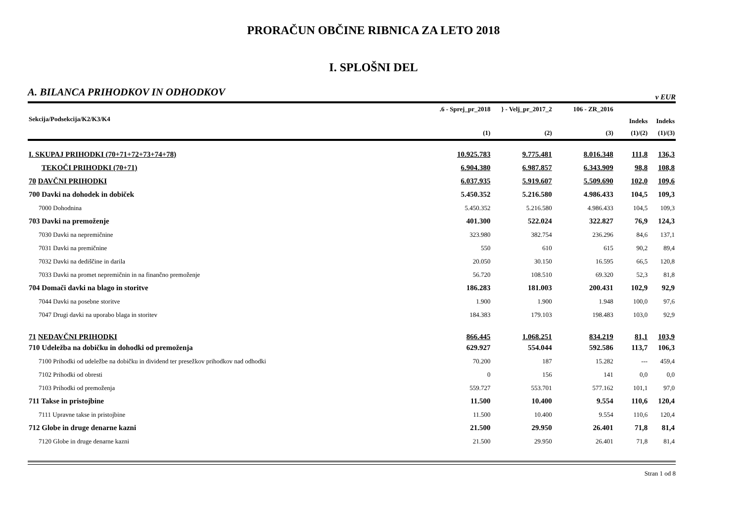PRORAČUN OBČINE RIBNICA ZA LETO 2018
I. SPLOŠNI DEL
A. BILANCA PRIHODKOV IN ODHODKOV v EUR
| Sekcija/Podsekcija/K2/K3/K4 | .6 - Sprej_pr_2018 | } - Velj_pr_2017_2 | 106 - ZR_2016 | | |
| --- | --- | --- | --- | --- | --- |
| | | | | Indeks | Indeks |
| | (1) | (2) | (3) | (1)/(2) | (1)/(3) |
| I. SKUPAJ PRIHODKI (70+71+72+73+74+78) | 10.925.783 | 9.775.481 | 8.016.348 | 111,8 | 136,3 |
| TEKOČI PRIHODKI (70+71) | 6.904.380 | 6.987.857 | 6.343.909 | 98,8 | 108,8 |
| 70 DAVČNI PRIHODKI | 6.037.935 | 5.919.607 | 5.509.690 | 102,0 | 109,6 |
| 700 Davki na dohodek in dobiček | 5.450.352 | 5.216.580 | 4.986.433 | 104,5 | 109,3 |
| 7000 Dohodnina | 5.450.352 | 5.216.580 | 4.986.433 | 104,5 | 109,3 |
| 703 Davki na premoženje | 401.300 | 522.024 | 322.827 | 76,9 | 124,3 |
| 7030 Davki na nepremičnine | 323.980 | 382.754 | 236.296 | 84,6 | 137,1 |
| 7031 Davki na premičnine | 550 | 610 | 615 | 90,2 | 89,4 |
| 7032 Davki na dediščine in darila | 20.050 | 30.150 | 16.595 | 66,5 | 120,8 |
| 7033 Davki na promet nepremičnin in na finančno premoženje | 56.720 | 108.510 | 69.320 | 52,3 | 81,8 |
| 704 Domači davki na blago in storitve | 186.283 | 181.003 | 200.431 | 102,9 | 92,9 |
| 7044 Davki na posebne storitve | 1.900 | 1.900 | 1.948 | 100,0 | 97,6 |
| 7047 Drugi davki na uporabo blaga in storitev | 184.383 | 179.103 | 198.483 | 103,0 | 92,9 |
| 71 NEDAVČNI PRIHODKI | 866.445 | 1.068.251 | 834.219 | 81,1 | 103,9 |
| 710 Udeležba na dobičku in dohodki od premoženja | 629.927 | 554.044 | 592.586 | 113,7 | 106,3 |
| 7100 Prihodki od udeležbe na dobičku in dividend ter presežkov prihodkov nad odhodki | 70.200 | 187 | 15.282 | --- | 459,4 |
| 7102 Prihodki od obresti | 0 | 156 | 141 | 0,0 | 0,0 |
| 7103 Prihodki od premoženja | 559.727 | 553.701 | 577.162 | 101,1 | 97,0 |
| 711 Takse in pristojbine | 11.500 | 10.400 | 9.554 | 110,6 | 120,4 |
| 7111 Upravne takse in pristojbine | 11.500 | 10.400 | 9.554 | 110,6 | 120,4 |
| 712 Globe in druge denarne kazni | 21.500 | 29.950 | 26.401 | 71,8 | 81,4 |
| 7120 Globe in druge denarne kazni | 21.500 | 29.950 | 26.401 | 71,8 | 81,4 |
Stran 1 od 8